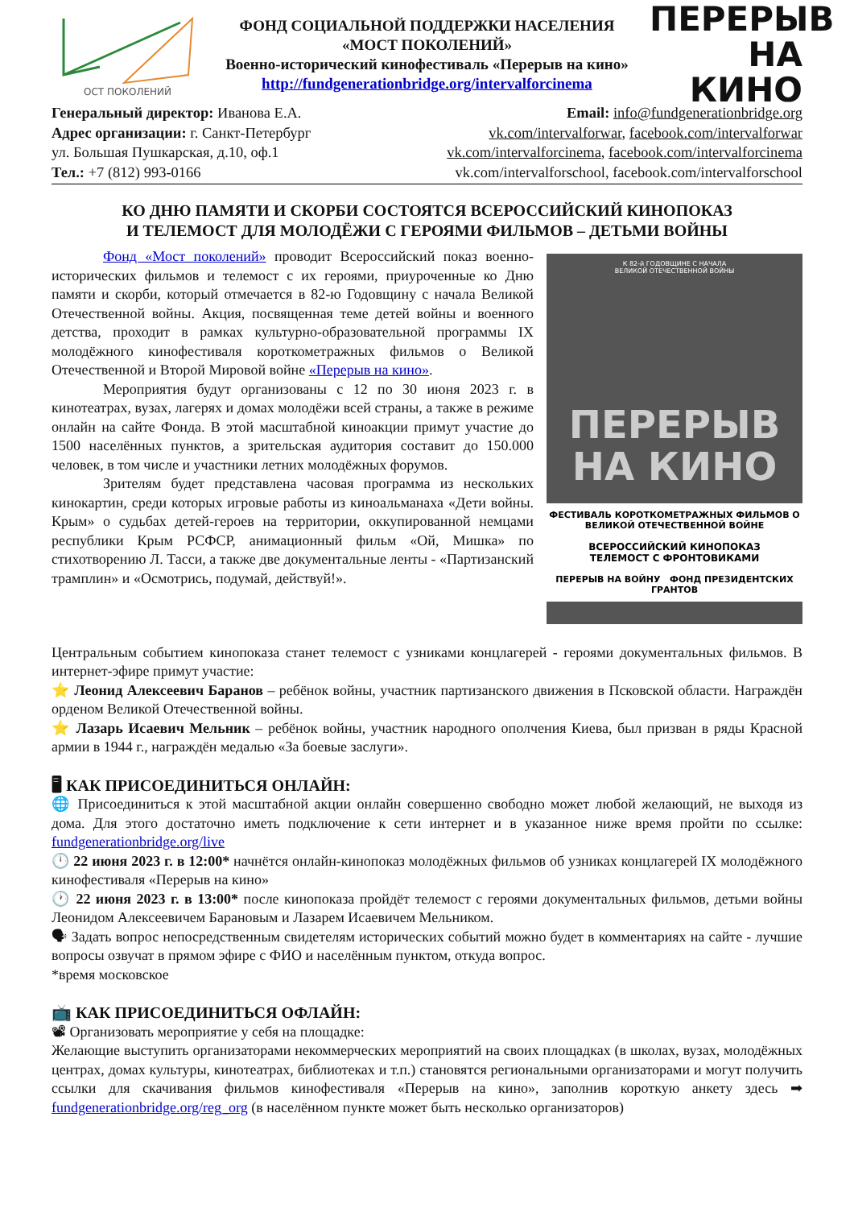ОСТ ПОКОЛЕНИЙ
ФОНД СОЦИАЛЬНОЙ ПОДДЕРЖКИ НАСЕЛЕНИЯ
«МОСТ ПОКОЛЕНИЙ»
Военно-исторический кинофестиваль «Перерыв на кино»
http://fundgenerationbridge.org/intervalforcinema
ПЕРЕРЫВ НА КИНО
Генеральный директор: Иванова Е.А.
Адрес организации: г. Санкт-Петербург
ул. Большая Пушкарская, д.10, оф.1
Тел.: +7 (812) 993-0166
Email: info@fundgenerationbridge.org
vk.com/intervalforwar, facebook.com/intervalforwar
vk.com/intervalforcinema, facebook.com/intervalforcinema
vk.com/intervalforschool, facebook.com/intervalforschool
КО ДНЮ ПАМЯТИ И СКОРБИ СОСТОЯТСЯ ВСЕРОССИЙСКИЙ КИНОПОКАЗ
И ТЕЛЕМОСТ ДЛЯ МОЛОДЁЖИ С ГЕРОЯМИ ФИЛЬМОВ – ДЕТЬМИ ВОЙНЫ
Фонд «Мост поколений» проводит Всероссийский показ военно-исторических фильмов и телемост с их героями, приуроченные ко Дню памяти и скорби, который отмечается в 82-ю Годовщину с начала Великой Отечественной войны. Акция, посвященная теме детей войны и военного детства, проходит в рамках культурно-образовательной программы IX молодёжного кинофестиваля короткометражных фильмов о Великой Отечественной и Второй Мировой войне «Перерыв на кино».
Мероприятия будут организованы с 12 по 30 июня 2023 г. в кинотеатрах, вузах, лагерях и домах молодёжи всей страны, а также в режиме онлайн на сайте Фонда. В этой масштабной киноакции примут участие до 1500 населённых пунктов, а зрительская аудитория составит до 150.000 человек, в том числе и участники летних молодёжных форумов.
Зрителям будет представлена часовая программа из нескольких кинокартин, среди которых игровые работы из киноальманаха «Дети войны. Крым» о судьбах детей-героев на территории, оккупированной немцами республики Крым РСФСР, анимационный фильм «Ой, Мишка» по стихотворению Л. Тасси, а также две документальные ленты - «Партизанский трамплин» и «Осмотрись, подумай, действуй!».
К 82-й ГОДОВЩИНЕ С НАЧАЛА
ВЕЛИКОЙ ОТЕЧЕСТВЕННОЙ ВОЙНЫ
ПЕРЕРЫВ
НА КИНО
ФЕСТИВАЛЬ КОРОТКОМЕТРАЖНЫХ ФИЛЬМОВ О ВЕЛИКОЙ ОТЕЧЕСТВЕННОЙ ВОЙНЕ
ВСЕРОССИЙСКИЙ КИНОПОКАЗ
ТЕЛЕМОСТ С ФРОНТОВИКАМИ
ПЕРЕРЫВ НА ВОЙНУ ФОНД ПРЕЗИДЕНТСКИХ ГРАНТОВ
Центральным событием кинопоказа станет телемост с узниками концлагерей - героями документальных фильмов. В интернет-эфире примут участие:
⭐ Леонид Алексеевич Баранов – ребёнок войны, участник партизанского движения в Псковской области. Награждён орденом Великой Отечественной войны.
⭐ Лазарь Исаевич Мельник – ребёнок войны, участник народного ополчения Киева, был призван в ряды Красной армии в 1944 г., награждён медалью «За боевые заслуги».
🖥 КАК ПРИСОЕДИНИТЬСЯ ОНЛАЙН:
🌐 Присоединиться к этой масштабной акции онлайн совершенно свободно может любой желающий, не выходя из дома. Для этого достаточно иметь подключение к сети интернет и в указанное ниже время пройти по ссылке: fundgenerationbridge.org/live
🕛 22 июня 2023 г. в 12:00* начнётся онлайн-кинопоказ молодёжных фильмов об узниках концлагерей IX молодёжного кинофестиваля «Перерыв на кино»
🕐 22 июня 2023 г. в 13:00* после кинопоказа пройдёт телемост с героями документальных фильмов, детьми войны Леонидом Алексеевичем Барановым и Лазарем Исаевичем Мельником.
🗣 Задать вопрос непосредственным свидетелям исторических событий можно будет в комментариях на сайте - лучшие вопросы озвучат в прямом эфире с ФИО и населённым пунктом, откуда вопрос.
*время московское
📺 КАК ПРИСОЕДИНИТЬСЯ ОФЛАЙН:
📽 Организовать мероприятие у себя на площадке:
Желающие выступить организаторами некоммерческих мероприятий на своих площадках (в школах, вузах, молодёжных центрах, домах культуры, кинотеатрах, библиотеках и т.п.) становятся региональными организаторами и могут получить ссылки для скачивания фильмов кинофестиваля «Перерыв на кино», заполнив короткую анкету здесь ➡ fundgenerationbridge.org/reg_org (в населённом пункте может быть несколько организаторов)